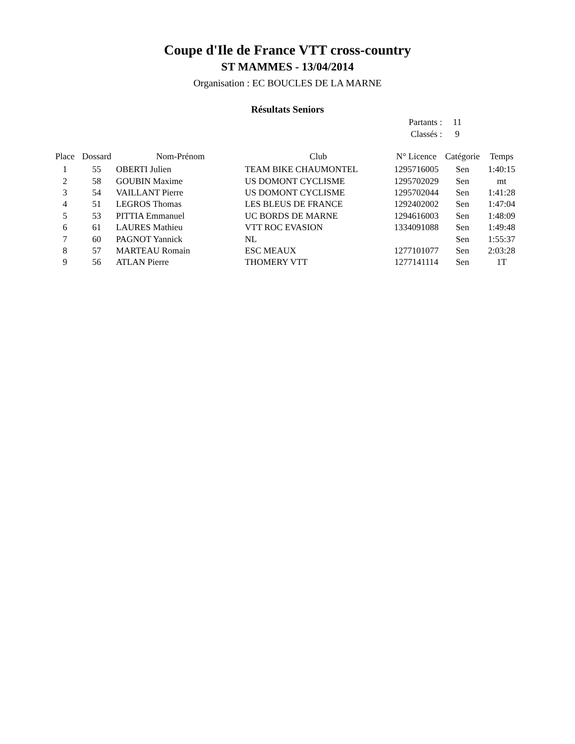Coupe d'Ile de France VTT cross-country
ST MAMMES - 13/04/2014
Organisation : EC BOUCLES DE LA MARNE
Résultats Seniors
Partants : 11
Classés : 9
| Place | Dossard | Nom-Prénom | Club | N° Licence | Catégorie | Temps |
| --- | --- | --- | --- | --- | --- | --- |
| 1 | 55 | OBERTI Julien | TEAM BIKE CHAUMONTEL | 1295716005 | Sen | 1:40:15 |
| 2 | 58 | GOUBIN Maxime | US DOMONT CYCLISME | 1295702029 | Sen | mt |
| 3 | 54 | VAILLANT Pierre | US DOMONT CYCLISME | 1295702044 | Sen | 1:41:28 |
| 4 | 51 | LEGROS Thomas | LES BLEUS DE FRANCE | 1292402002 | Sen | 1:47:04 |
| 5 | 53 | PITTIA Emmanuel | UC BORDS DE MARNE | 1294616003 | Sen | 1:48:09 |
| 6 | 61 | LAURES Mathieu | VTT ROC EVASION | 1334091088 | Sen | 1:49:48 |
| 7 | 60 | PAGNOT Yannick | NL | | Sen | 1:55:37 |
| 8 | 57 | MARTEAU Romain | ESC MEAUX | 1277101077 | Sen | 2:03:28 |
| 9 | 56 | ATLAN Pierre | THOMERY VTT | 1277141114 | Sen | 1T |